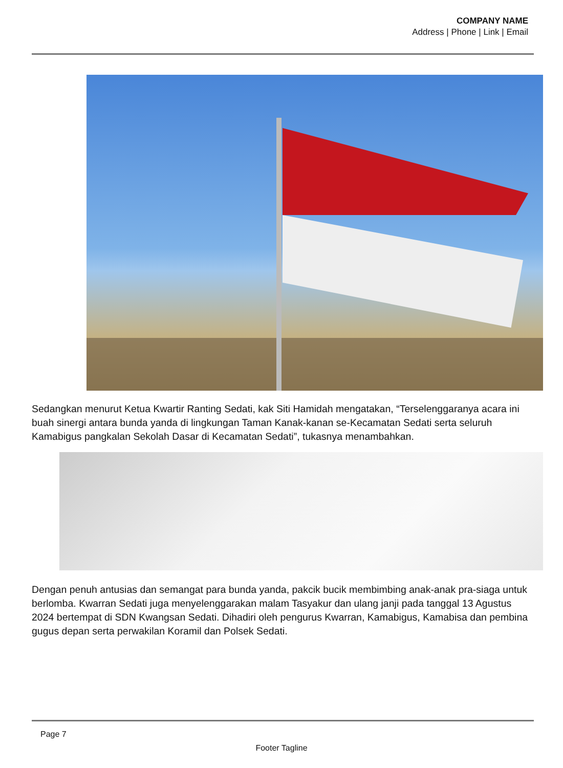COMPANY NAME
Address | Phone | Link | Email
Sedangkan menurut Ketua Kwartir Ranting Sedati, kak Siti Hamidah mengatakan, “Terselenggaranya acara ini buah sinergi antara bunda yanda di lingkungan Taman Kanak-kanan se-Kecamatan Sedati serta seluruh Kamabigus pangkalan Sekolah Dasar di Kecamatan Sedati”, tukasnya menambahkan.
Dengan penuh antusias dan semangat para bunda yanda, pakcik bucik membimbing anak-anak pra-siaga untuk berlomba. Kwarran Sedati juga menyelenggarakan malam Tasyakur dan ulang janji pada tanggal 13 Agustus 2024 bertempat di SDN Kwangsan Sedati. Dihadiri oleh pengurus Kwarran, Kamabigus, Kamabisa dan pembina gugus depan serta perwakilan Koramil dan Polsek Sedati.
Page 7
Footer Tagline